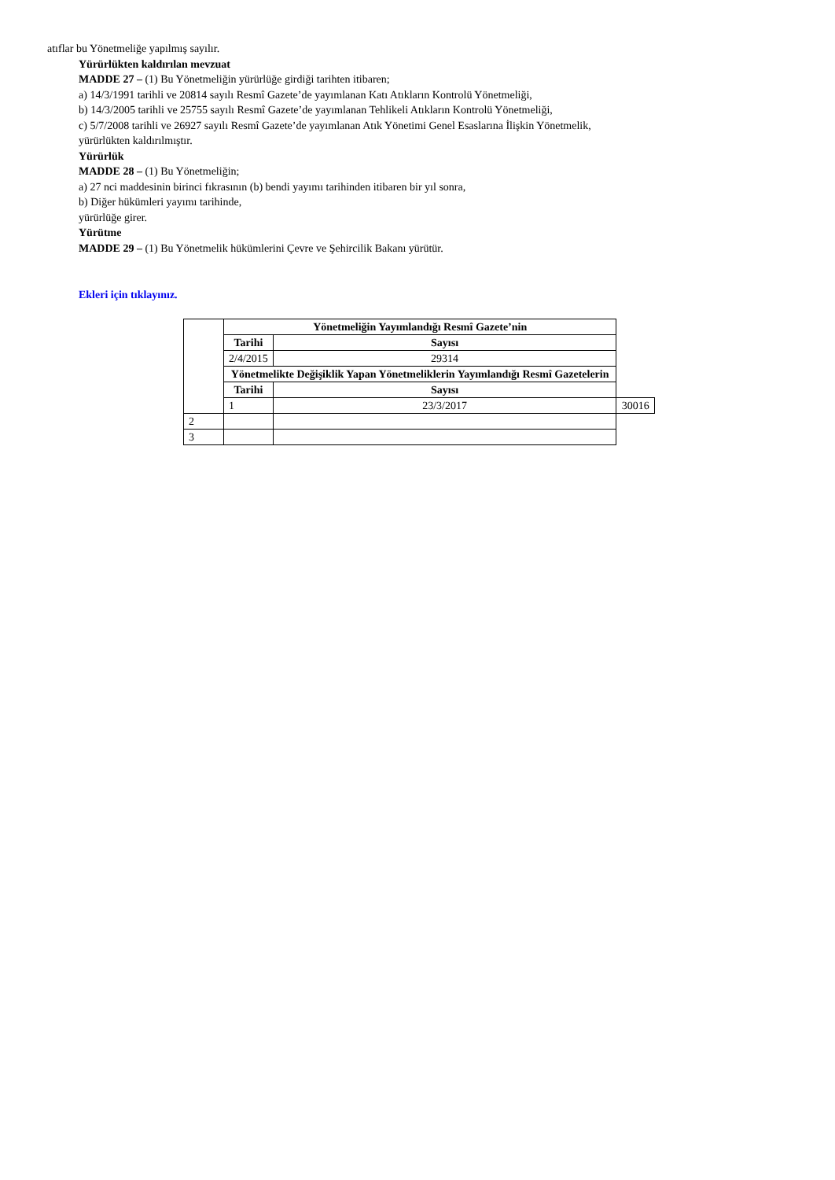atıflar bu Yönetmeliğe yapılmış sayılır.
Yürürlükten kaldırılan mevzuat
MADDE 27 – (1) Bu Yönetmeliğin yürürlüğe girdiği tarihten itibaren;
a) 14/3/1991 tarihli ve 20814 sayılı Resmî Gazete’de yayımlanan Katı Atıkların Kontrolü Yönetmeliği,
b) 14/3/2005 tarihli ve 25755 sayılı Resmî Gazete’de yayımlanan Tehlikeli Atıkların Kontrolü Yönetmeliği,
c) 5/7/2008 tarihli ve 26927 sayılı Resmî Gazete’de yayımlanan Atık Yönetimi Genel Esaslarına İlişkin Yönetmelik,
yürürlükten kaldırılmıştır.
Yürürlük
MADDE 28 – (1) Bu Yönetmeliğin;
a) 27 nci maddesinin birinci fıkrasının (b) bendi yayımı tarihinden itibaren bir yıl sonra,
b) Diğer hükümleri yayımı tarihinde,
yürürlüğe girer.
Yürütme
MADDE 29 – (1) Bu Yönetmelik hükümlerini Çevre ve Şehircilik Bakanı yürütür.
Ekleri için tıklayınız.
| | Yönetmeliğin Yayımlandığı Resmî Gazete’nin | | |
| | Tarihi | Sayısı | |
| | 2/4/2015 | 29314 | |
| | Yönetmelikte Değişiklik Yapan Yönetmeliklerin Yayımlandığı Resmî Gazetelerin | | |
| | Tarihi | Sayısı | |
| | 1 | 23/3/2017 | 30016 |
| 2 | | | |
| 3 | | | |